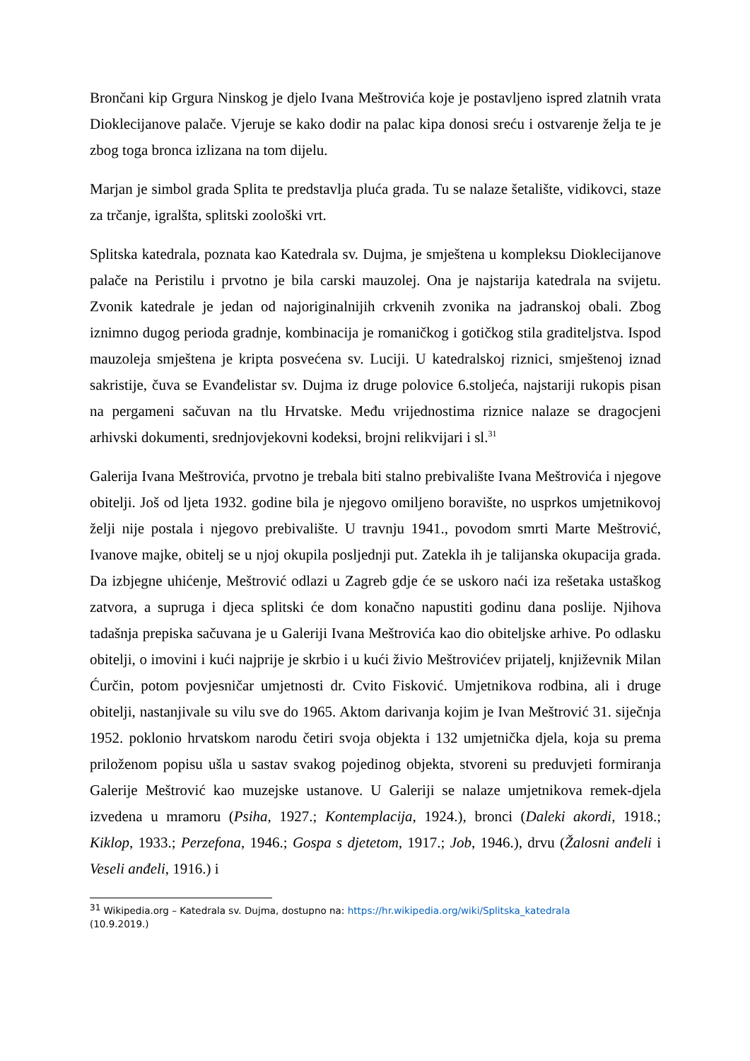Brončani kip Grgura Ninskog je djelo Ivana Meštrovića koje je postavljeno ispred zlatnih vrata Dioklecijanove palače. Vjeruje se kako dodir na palac kipa donosi sreću i ostvarenje želja te je zbog toga bronca izlizana na tom dijelu.
Marjan je simbol grada Splita te predstavlja pluća grada. Tu se nalaze šetalište, vidikovci, staze za trčanje, igralšta, splitski zoološki vrt.
Splitska katedrala, poznata kao Katedrala sv. Dujma, je smještena u kompleksu Dioklecijanove palače na Peristilu i prvotno je bila carski mauzolej. Ona je najstarija katedrala na svijetu. Zvonik katedrale je jedan od najoriginalnijih crkvenih zvonika na jadranskoj obali. Zbog iznimno dugog perioda gradnje, kombinacija je romaničkog i gotičkog stila graditeljstva. Ispod mauzoleja smještena je kripta posvećena sv. Luciji. U katedralskoj riznici, smještenoj iznad sakristije, čuva se Evanđelistar sv. Dujma iz druge polovice 6.stoljeća, najstariji rukopis pisan na pergameni sačuvan na tlu Hrvatske. Među vrijednostima riznice nalaze se dragocjeni arhivski dokumenti, srednjovjekovni kodeksi, brojni relikvijari i sl.<sup>31</sup>
Galerija Ivana Meštrovića, prvotno je trebala biti stalno prebivalište Ivana Meštrovića i njegove obitelji. Još od ljeta 1932. godine bila je njegovo omiljeno boravište, no usprkos umjetnikovoj želji nije postala i njegovo prebivalište. U travnju 1941., povodom smrti Marte Meštrović, Ivanove majke, obitelj se u njoj okupila posljednji put. Zatekla ih je talijanska okupacija grada. Da izbjegne uhićenje, Meštrović odlazi u Zagreb gdje će se uskoro naći iza rešetaka ustaškog zatvora, a supruga i djeca splitski će dom konačno napustiti godinu dana poslije. Njihova tadašnja prepiska sačuvana je u Galeriji Ivana Meštrovića kao dio obiteljske arhive. Po odlasku obitelji, o imovini i kući najprije je skrbio i u kući živio Meštrovićev prijatelj, književnik Milan Ćurčin, potom povjesničar umjetnosti dr. Cvito Fisković. Umjetnikova rodbina, ali i druge obitelji, nastanjivale su vilu sve do 1965. Aktom darivanja kojim je Ivan Meštrović 31. siječnja 1952. poklonio hrvatskom narodu četiri svoja objekta i 132 umjetnička djela, koja su prema priloženom popisu ušla u sastav svakog pojedinog objekta, stvoreni su preduvjeti formiranja Galerije Meštrović kao muzejske ustanove. U Galeriji se nalaze umjetnikova remek-djela izvedena u mramoru (Psiha, 1927.; Kontemplacija, 1924.), bronci (Daleki akordi, 1918.; Kiklop, 1933.; Perzefona, 1946.; Gospa s djetetom, 1917.; Job, 1946.), drvu (Žalosni anđeli i Veseli anđeli, 1916.) i
<sup>31</sup> Wikipedia.org – Katedrala sv. Dujma, dostupno na: https://hr.wikipedia.org/wiki/Splitska_katedrala
(10.9.2019.)